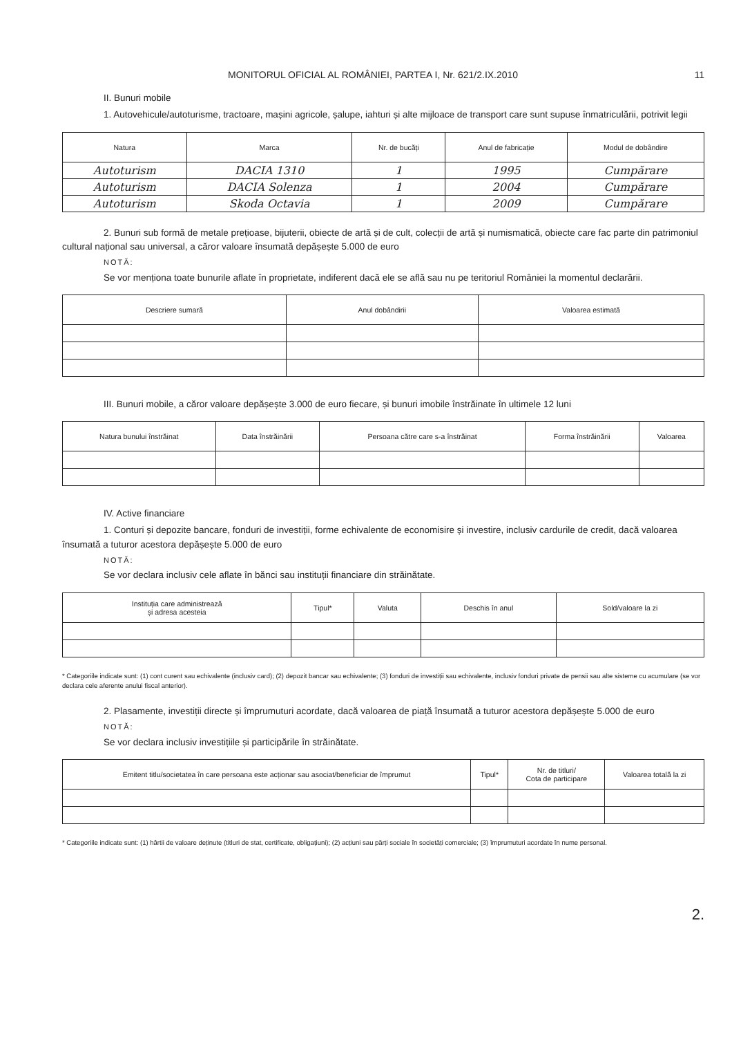MONITORUL OFICIAL AL ROMÂNIEI, PARTEA I, Nr. 621/2.IX.2010 11
II. Bunuri mobile
1. Autovehicule/autoturisme, tractoare, mașini agricole, șalupe, iahturi și alte mijloace de transport care sunt supuse înmatriculării, potrivit legii
| Natura | Marca | Nr. de bucăți | Anul de fabricație | Modul de dobândire |
| --- | --- | --- | --- | --- |
| Autoturism | DACIA 1310 | 1 | 1995 | Cumpărare |
| Autoturism | DACIA Solenza | 1 | 2004 | Cumpărare |
| Autoturism | Skoda Octavia | 1 | 2009 | Cumpărare |
2. Bunuri sub formă de metale prețioase, bijuterii, obiecte de artă și de cult, colecții de artă și numismatică, obiecte care fac parte din patrimoniul cultural național sau universal, a căror valoare însumată depășește 5.000 de euro
NOTĂ:
Se vor menționa toate bunurile aflate în proprietate, indiferent dacă ele se află sau nu pe teritoriul României la momentul declarării.
| Descriere sumară | Anul dobândirii | Valoarea estimată |
| --- | --- | --- |
III. Bunuri mobile, a căror valoare depășește 3.000 de euro fiecare, și bunuri imobile înstrăinate în ultimele 12 luni
| Natura bunului înstrăinat | Data înstrăinării | Persoana către care s-a înstrăinat | Forma înstrăinării | Valoarea |
| --- | --- | --- | --- | --- |
IV. Active financiare
1. Conturi și depozite bancare, fonduri de investiții, forme echivalente de economisire și investire, inclusiv cardurile de credit, dacă valoarea însumată a tuturor acestora depășește 5.000 de euro
NOTĂ:
Se vor declara inclusiv cele aflate în bănci sau instituții financiare din străinătate.
| Instituția care administrează și adresa acesteia | Tipul* | Valuta | Deschis în anul | Sold/valoare la zi |
| --- | --- | --- | --- | --- |
* Categoriile indicate sunt: (1) cont curent sau echivalente (inclusiv card); (2) depozit bancar sau echivalente; (3) fonduri de investiții sau echivalente, inclusiv fonduri private de pensii sau alte sisteme cu acumulare (se vor declara cele aferente anului fiscal anterior).
2. Plasamente, investiții directe și împrumuturi acordate, dacă valoarea de piață însumată a tuturor acestora depășește 5.000 de euro
NOTĂ:
Se vor declara inclusiv investițiile și participările în străinătate.
| Emitent titlu/societatea în care persoana este acționar sau asociat/beneficiar de împrumut | Tipul* | Nr. de titluri/ Cota de participare | Valoarea totală la zi |
| --- | --- | --- | --- |
* Categoriile indicate sunt: (1) hârtii de valoare deținute (titluri de stat, certificate, obligațiuni); (2) acțiuni sau părți sociale în societăți comerciale; (3) împrumuturi acordate în nume personal.
2.